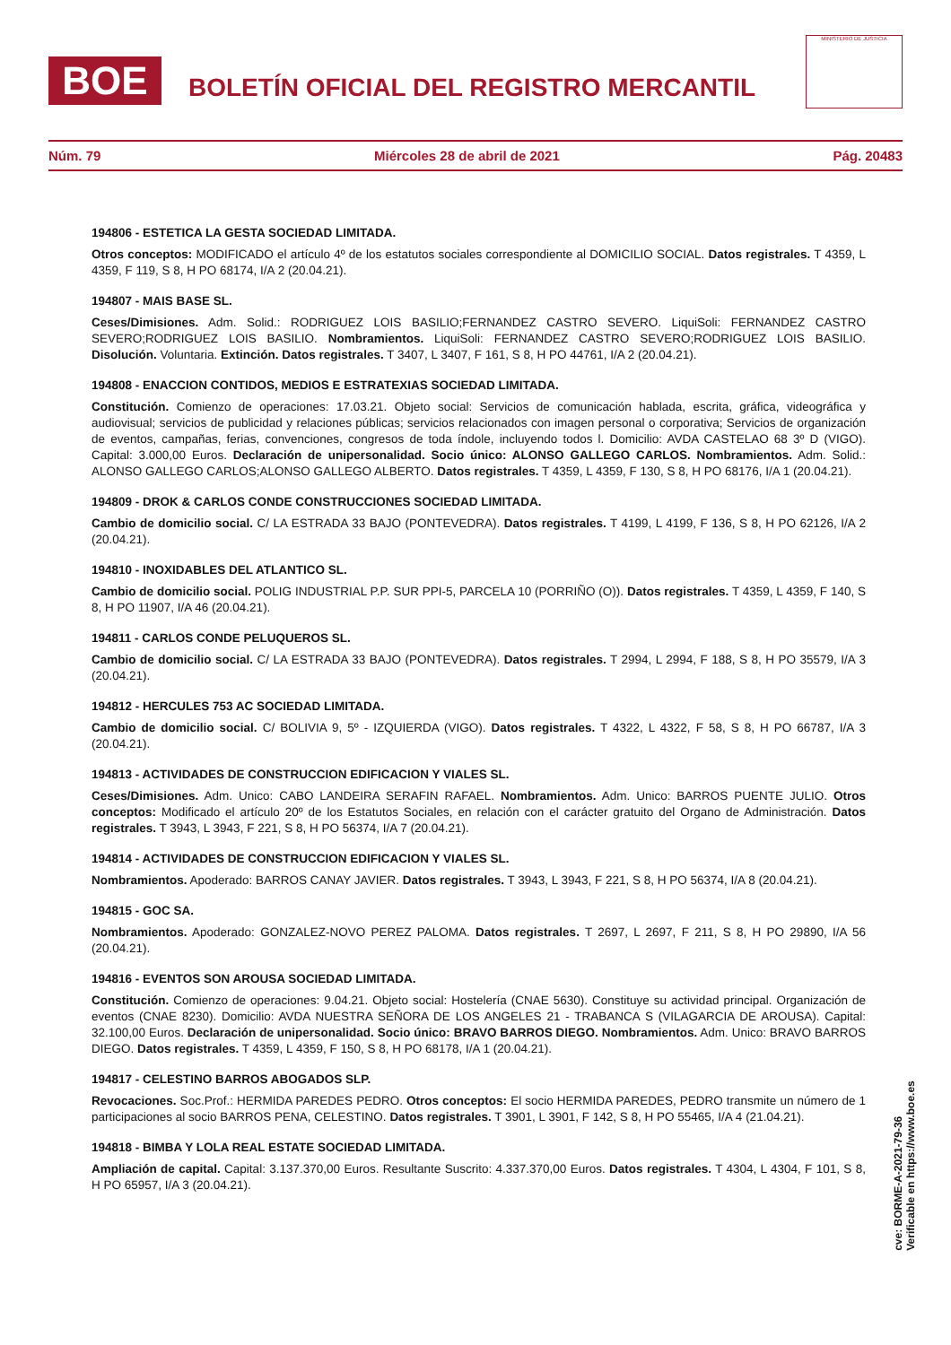BOE
BOLETÍN OFICIAL DEL REGISTRO MERCANTIL
MINISTERIO DE JUSTICIA
Núm. 79 Miércoles 28 de abril de 2021 Pág. 20483
194806 - ESTETICA LA GESTA SOCIEDAD LIMITADA.
Otros conceptos: MODIFICADO el artículo 4º de los estatutos sociales correspondiente al DOMICILIO SOCIAL. Datos registrales. T 4359, L 4359, F 119, S 8, H PO 68174, I/A 2 (20.04.21).
194807 - MAIS BASE SL.
Ceses/Dimisiones. Adm. Solid.: RODRIGUEZ LOIS BASILIO;FERNANDEZ CASTRO SEVERO. LiquiSoli: FERNANDEZ CASTRO SEVERO;RODRIGUEZ LOIS BASILIO. Nombramientos. LiquiSoli: FERNANDEZ CASTRO SEVERO;RODRIGUEZ LOIS BASILIO. Disolución. Voluntaria. Extinción. Datos registrales. T 3407, L 3407, F 161, S 8, H PO 44761, I/A 2 (20.04.21).
194808 - ENACCION CONTIDOS, MEDIOS E ESTRATEXIAS SOCIEDAD LIMITADA.
Constitución. Comienzo de operaciones: 17.03.21. Objeto social: Servicios de comunicación hablada, escrita, gráfica, videográfica y audiovisual; servicios de publicidad y relaciones públicas; servicios relacionados con imagen personal o corporativa; Servicios de organización de eventos, campañas, ferias, convenciones, congresos de toda índole, incluyendo todos l. Domicilio: AVDA CASTELAO 68 3º D (VIGO). Capital: 3.000,00 Euros. Declaración de unipersonalidad. Socio único: ALONSO GALLEGO CARLOS. Nombramientos. Adm. Solid.: ALONSO GALLEGO CARLOS;ALONSO GALLEGO ALBERTO. Datos registrales. T 4359, L 4359, F 130, S 8, H PO 68176, I/A 1 (20.04.21).
194809 - DROK & CARLOS CONDE CONSTRUCCIONES SOCIEDAD LIMITADA.
Cambio de domicilio social. C/ LA ESTRADA 33 BAJO (PONTEVEDRA). Datos registrales. T 4199, L 4199, F 136, S 8, H PO 62126, I/A 2 (20.04.21).
194810 - INOXIDABLES DEL ATLANTICO SL.
Cambio de domicilio social. POLIG INDUSTRIAL P.P. SUR PPI-5, PARCELA 10 (PORRIÑO (O)). Datos registrales. T 4359, L 4359, F 140, S 8, H PO 11907, I/A 46 (20.04.21).
194811 - CARLOS CONDE PELUQUEROS SL.
Cambio de domicilio social. C/ LA ESTRADA 33 BAJO (PONTEVEDRA). Datos registrales. T 2994, L 2994, F 188, S 8, H PO 35579, I/A 3 (20.04.21).
194812 - HERCULES 753 AC SOCIEDAD LIMITADA.
Cambio de domicilio social. C/ BOLIVIA 9, 5º - IZQUIERDA (VIGO). Datos registrales. T 4322, L 4322, F 58, S 8, H PO 66787, I/A 3 (20.04.21).
194813 - ACTIVIDADES DE CONSTRUCCION EDIFICACION Y VIALES SL.
Ceses/Dimisiones. Adm. Unico: CABO LANDEIRA SERAFIN RAFAEL. Nombramientos. Adm. Unico: BARROS PUENTE JULIO. Otros conceptos: Modificado el artículo 20º de los Estatutos Sociales, en relación con el carácter gratuito del Organo de Administración. Datos registrales. T 3943, L 3943, F 221, S 8, H PO 56374, I/A 7 (20.04.21).
194814 - ACTIVIDADES DE CONSTRUCCION EDIFICACION Y VIALES SL.
Nombramientos. Apoderado: BARROS CANAY JAVIER. Datos registrales. T 3943, L 3943, F 221, S 8, H PO 56374, I/A 8 (20.04.21).
194815 - GOC SA.
Nombramientos. Apoderado: GONZALEZ-NOVO PEREZ PALOMA. Datos registrales. T 2697, L 2697, F 211, S 8, H PO 29890, I/A 56 (20.04.21).
194816 - EVENTOS SON AROUSA SOCIEDAD LIMITADA.
Constitución. Comienzo de operaciones: 9.04.21. Objeto social: Hostelería (CNAE 5630). Constituye su actividad principal. Organización de eventos (CNAE 8230). Domicilio: AVDA NUESTRA SEÑORA DE LOS ANGELES 21 - TRABANCA S (VILAGARCIA DE AROUSA). Capital: 32.100,00 Euros. Declaración de unipersonalidad. Socio único: BRAVO BARROS DIEGO. Nombramientos. Adm. Unico: BRAVO BARROS DIEGO. Datos registrales. T 4359, L 4359, F 150, S 8, H PO 68178, I/A 1 (20.04.21).
194817 - CELESTINO BARROS ABOGADOS SLP.
Revocaciones. Soc.Prof.: HERMIDA PAREDES PEDRO. Otros conceptos: El socio HERMIDA PAREDES, PEDRO transmite un número de 1 participaciones al socio BARROS PENA, CELESTINO. Datos registrales. T 3901, L 3901, F 142, S 8, H PO 55465, I/A 4 (21.04.21).
194818 - BIMBA Y LOLA REAL ESTATE SOCIEDAD LIMITADA.
Ampliación de capital. Capital: 3.137.370,00 Euros. Resultante Suscrito: 4.337.370,00 Euros. Datos registrales. T 4304, L 4304, F 101, S 8, H PO 65957, I/A 3 (20.04.21).
cve: BORME-A-2021-79-36
Verificable en https://www.boe.es